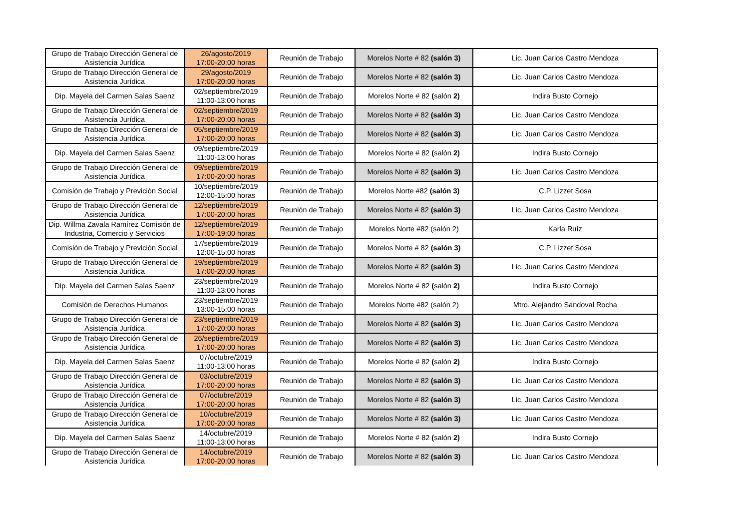| Grupo de Trabajo Dirección General de Asistencia Jurídica | 26/agosto/2019 17:00-20:00 horas | Reunión de Trabajo | Morelos Norte # 82 (salón 3) | Lic. Juan Carlos Castro Mendoza |
| Grupo de Trabajo Dirección General de Asistencia Jurídica | 29/agosto/2019 17:00-20:00 horas | Reunión de Trabajo | Morelos Norte # 82 (salón 3) | Lic. Juan Carlos Castro Mendoza |
| Dip. Mayela del Carmen Salas Saenz | 02/septiembre/2019 11:00-13:00 horas | Reunión de Trabajo | Morelos Norte # 82 ( salón 2) | Indira Busto Cornejo |
| Grupo de Trabajo Dirección General de Asistencia Jurídica | 02/septiembre/2019 17:00-20:00 horas | Reunión de Trabajo | Morelos Norte # 82 (salón 3) | Lic. Juan Carlos Castro Mendoza |
| Grupo de Trabajo Dirección General de Asistencia Jurídica | 05/septiembre/2019 17:00-20:00 horas | Reunión de Trabajo | Morelos Norte # 82 (salón 3) | Lic. Juan Carlos Castro Mendoza |
| Dip. Mayela del Carmen Salas Saenz | 09/septiembre/2019 11:00-13:00 horas | Reunión de Trabajo | Morelos Norte # 82 ( salón 2) | Indira Busto Cornejo |
| Grupo de Trabajo Dirección General de Asistencia Jurídica | 09/septiembre/2019 17:00-20:00 horas | Reunión de Trabajo | Morelos Norte # 82 (salón 3) | Lic. Juan Carlos Castro Mendoza |
| Comisión de Trabajo y Previción Social | 10/septiembre/2019 12:00-15:00 horas | Reunión de Trabajo | Morelos Norte #82 (salón 3) | C.P. Lizzet Sosa |
| Grupo de Trabajo Dirección General de Asistencia Jurídica | 12/septiembre/2019 17:00-20:00 horas | Reunión de Trabajo | Morelos Norte # 82 (salón 3) | Lic. Juan Carlos Castro Mendoza |
| Dip. Willma Zavala Ramírez Comisión de Industria, Comercio y Servicios | 12/septiembre/2019 17:00-19:00 horas | Reunión de Trabajo | Morelos Norte #82 (salón 2) | Karla Ruíz |
| Comisión de Trabajo y Previción Social | 17/septiembre/2019 12:00-15:00 horas | Reunión de Trabajo | Morelos Norte # 82 (salón 3) | C.P. Lizzet Sosa |
| Grupo de Trabajo Dirección General de Asistencia Jurídica | 19/septiembre/2019 17:00-20:00 horas | Reunión de Trabajo | Morelos Norte # 82 (salón 3) | Lic. Juan Carlos Castro Mendoza |
| Dip. Mayela del Carmen Salas Saenz | 23/septiembre/2019 11:00-13:00 horas | Reunión de Trabajo | Morelos Norte # 82 ( salón 2) | Indira Busto Cornejo |
| Comisión de Derechos Humanos | 23/septiembre/2019 13:00-15:00 horas | Reunión de Trabajo | Morelos Norte #82 (salón 2) | Mtro. Alejandro Sandoval Rocha |
| Grupo de Trabajo Dirección General de Asistencia Jurídica | 23/septiembre/2019 17:00-20:00 horas | Reunión de Trabajo | Morelos Norte # 82 (salón 3) | Lic. Juan Carlos Castro Mendoza |
| Grupo de Trabajo Dirección General de Asistencia Jurídica | 26/septiembre/2019 17:00-20:00 horas | Reunión de Trabajo | Morelos Norte # 82 (salón 3) | Lic. Juan Carlos Castro Mendoza |
| Dip. Mayela del Carmen Salas Saenz | 07/octubre/2019 11:00-13:00 horas | Reunión de Trabajo | Morelos Norte # 82 ( salón 2) | Indira Busto Cornejo |
| Grupo de Trabajo Dirección General de Asistencia Jurídica | 03/octubre/2019 17:00-20:00 horas | Reunión de Trabajo | Morelos Norte # 82 (salón 3) | Lic. Juan Carlos Castro Mendoza |
| Grupo de Trabajo Dirección General de Asistencia Jurídica | 07/octubre/2019 17:00-20:00 horas | Reunión de Trabajo | Morelos Norte # 82 (salón 3) | Lic. Juan Carlos Castro Mendoza |
| Grupo de Trabajo Dirección General de Asistencia Jurídica | 10/octubre/2019 17:00-20:00 horas | Reunión de Trabajo | Morelos Norte # 82 (salón 3) | Lic. Juan Carlos Castro Mendoza |
| Dip. Mayela del Carmen Salas Saenz | 14/octubre/2019 11:00-13:00 horas | Reunión de Trabajo | Morelos Norte # 82 ( salón 2) | Indira Busto Cornejo |
| Grupo de Trabajo Dirección General de Asistencia Jurídica | 14/octubre/2019 17:00-20:00 horas | Reunión de Trabajo | Morelos Norte # 82 (salón 3) | Lic. Juan Carlos Castro Mendoza |